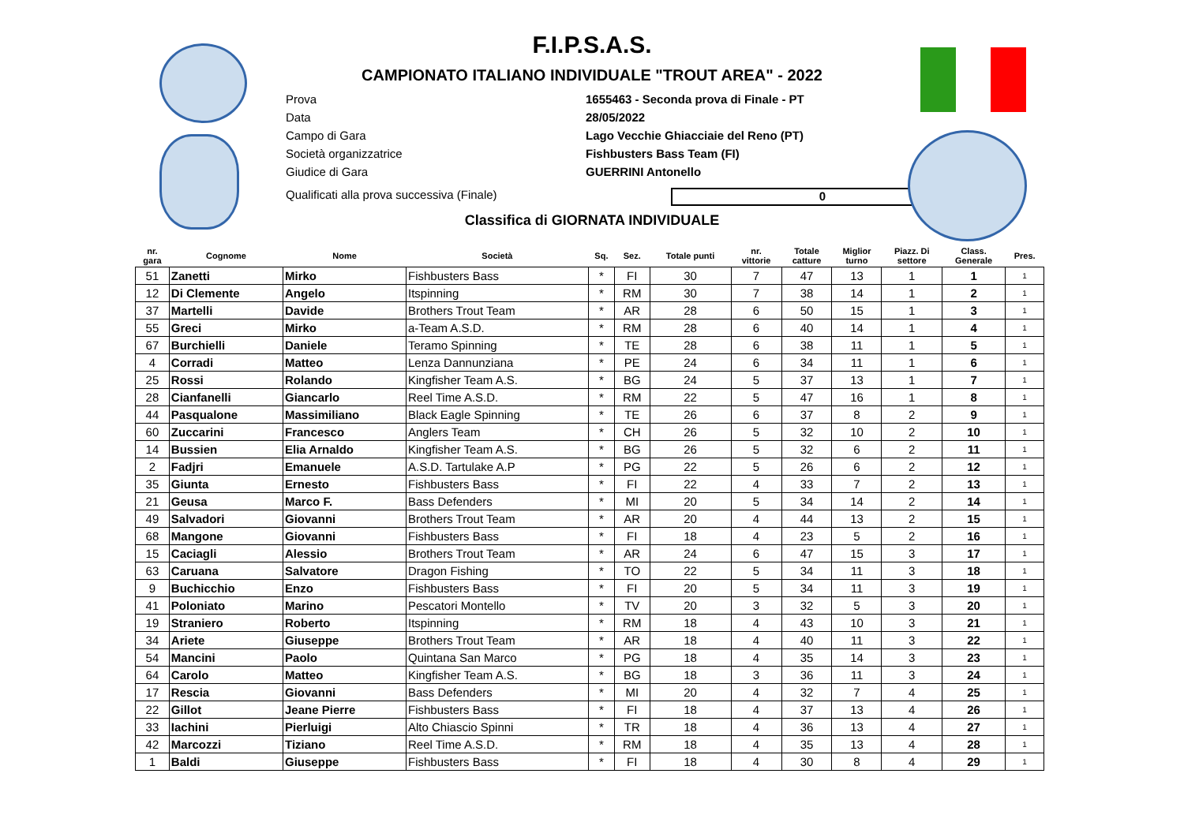F.I.P.S.A.S.
CAMPIONATO ITALIANO INDIVIDUALE "TROUT AREA" - 2022
Prova 1655463 - Seconda prova di Finale - PT
Data 28/05/2022
Campo di Gara Lago Vecchie Ghiacciaie del Reno (PT)
Società organizzatrice Fishbusters Bass Team (FI)
Giudice di Gara GUERRINI Antonello
Qualificati alla prova successiva (Finale) 0
Classifica di GIORNATA INDIVIDUALE
| nr. gara | Cognome | Nome | Società | Sq. | Sez. | Totale punti | nr. vittorie | Totale catture | Miglior turno | Piazz. Di settore | Class. Generale | Pres. |
| --- | --- | --- | --- | --- | --- | --- | --- | --- | --- | --- | --- | --- |
| 51 | Zanetti | Mirko | Fishbusters Bass | * | FI | 30 | 7 | 47 | 13 | 1 | 1 | 1 |
| 12 | Di Clemente | Angelo | Itspinning | * | RM | 30 | 7 | 38 | 14 | 1 | 2 | 1 |
| 37 | Martelli | Davide | Brothers Trout Team | * | AR | 28 | 6 | 50 | 15 | 1 | 3 | 1 |
| 55 | Greci | Mirko | a-Team A.S.D. | * | RM | 28 | 6 | 40 | 14 | 1 | 4 | 1 |
| 67 | Burchielli | Daniele | Teramo Spinning | * | TE | 28 | 6 | 38 | 11 | 1 | 5 | 1 |
| 4 | Corradi | Matteo | Lenza Dannunziana | * | PE | 24 | 6 | 34 | 11 | 1 | 6 | 1 |
| 25 | Rossi | Rolando | Kingfisher Team A.S. | * | BG | 24 | 5 | 37 | 13 | 1 | 7 | 1 |
| 28 | Cianfanelli | Giancarlo | Reel Time A.S.D. | * | RM | 22 | 5 | 47 | 16 | 1 | 8 | 1 |
| 44 | Pasqualone | Massimiliano | Black Eagle Spinning | * | TE | 26 | 6 | 37 | 8 | 2 | 9 | 1 |
| 60 | Zuccarini | Francesco | Anglers Team | * | CH | 26 | 5 | 32 | 10 | 2 | 10 | 1 |
| 14 | Bussien | Elia Arnaldo | Kingfisher Team A.S. | * | BG | 26 | 5 | 32 | 6 | 2 | 11 | 1 |
| 2 | Fadjri | Emanuele | A.S.D. Tartulake A.P | * | PG | 22 | 5 | 26 | 6 | 2 | 12 | 1 |
| 35 | Giunta | Ernesto | Fishbusters Bass | * | FI | 22 | 4 | 33 | 7 | 2 | 13 | 1 |
| 21 | Geusa | Marco F. | Bass Defenders | * | MI | 20 | 5 | 34 | 14 | 2 | 14 | 1 |
| 49 | Salvadori | Giovanni | Brothers Trout Team | * | AR | 20 | 4 | 44 | 13 | 2 | 15 | 1 |
| 68 | Mangone | Giovanni | Fishbusters Bass | * | FI | 18 | 4 | 23 | 5 | 2 | 16 | 1 |
| 15 | Caciagli | Alessio | Brothers Trout Team | * | AR | 24 | 6 | 47 | 15 | 3 | 17 | 1 |
| 63 | Caruana | Salvatore | Dragon Fishing | * | TO | 22 | 5 | 34 | 11 | 3 | 18 | 1 |
| 9 | Buchicchio | Enzo | Fishbusters Bass | * | FI | 20 | 5 | 34 | 11 | 3 | 19 | 1 |
| 41 | Poloniato | Marino | Pescatori Montello | * | TV | 20 | 3 | 32 | 5 | 3 | 20 | 1 |
| 19 | Straniero | Roberto | Itspinning | * | RM | 18 | 4 | 43 | 10 | 3 | 21 | 1 |
| 34 | Ariete | Giuseppe | Brothers Trout Team | * | AR | 18 | 4 | 40 | 11 | 3 | 22 | 1 |
| 54 | Mancini | Paolo | Quintana San Marco | * | PG | 18 | 4 | 35 | 14 | 3 | 23 | 1 |
| 64 | Carolo | Matteo | Kingfisher Team A.S. | * | BG | 18 | 3 | 36 | 11 | 3 | 24 | 1 |
| 17 | Rescia | Giovanni | Bass Defenders | * | MI | 20 | 4 | 32 | 7 | 4 | 25 | 1 |
| 22 | Gillot | Jeane Pierre | Fishbusters Bass | * | FI | 18 | 4 | 37 | 13 | 4 | 26 | 1 |
| 33 | Iachini | Pierluigi | Alto Chiascio Spinni | * | TR | 18 | 4 | 36 | 13 | 4 | 27 | 1 |
| 42 | Marcozzi | Tiziano | Reel Time A.S.D. | * | RM | 18 | 4 | 35 | 13 | 4 | 28 | 1 |
| 1 | Baldi | Giuseppe | Fishbusters Bass | * | FI | 18 | 4 | 30 | 8 | 4 | 29 | 1 |